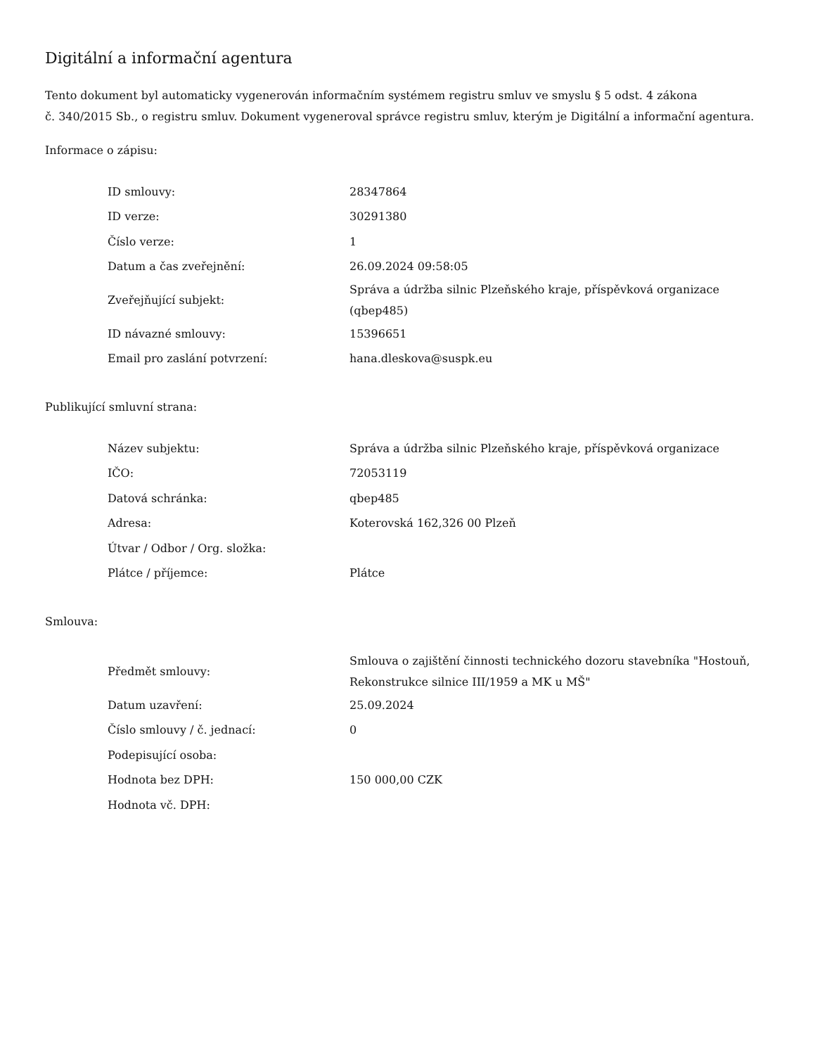Digitální a informační agentura
Tento dokument byl automaticky vygenerován informačním systémem registru smluv ve smyslu § 5 odst. 4 zákona
č. 340/2015 Sb., o registru smluv. Dokument vygeneroval správce registru smluv, kterým je Digitální a informační agentura.
Informace o zápisu:
| ID smlouvy: | 28347864 |
| ID verze: | 30291380 |
| Číslo verze: | 1 |
| Datum a čas zveřejnění: | 26.09.2024 09:58:05 |
| Zveřejňující subjekt: | Správa a údržba silnic Plzeňského kraje, příspěvková organizace (qbep485) |
| ID návazné smlouvy: | 15396651 |
| Email pro zaslání potvrzení: | hana.dleskova@suspk.eu |
Publikující smluvní strana:
| Název subjektu: | Správa a údržba silnic Plzeňského kraje, příspěvková organizace |
| IČO: | 72053119 |
| Datová schránka: | qbep485 |
| Adresa: | Koterovská 162,326 00 Plzeň |
| Útvar / Odbor / Org. složka: | |
| Plátce / příjemce: | Plátce |
Smlouva:
| Předmět smlouvy: | Smlouva o zajištění činnosti technického dozoru stavebníka "Hostouň, Rekonstrukce silnice III/1959 a MK u MŠ" |
| Datum uzavření: | 25.09.2024 |
| Číslo smlouvy / č. jednací: | 0 |
| Podepisující osoba: | |
| Hodnota bez DPH: | 150 000,00 CZK |
| Hodnota vč. DPH: | |